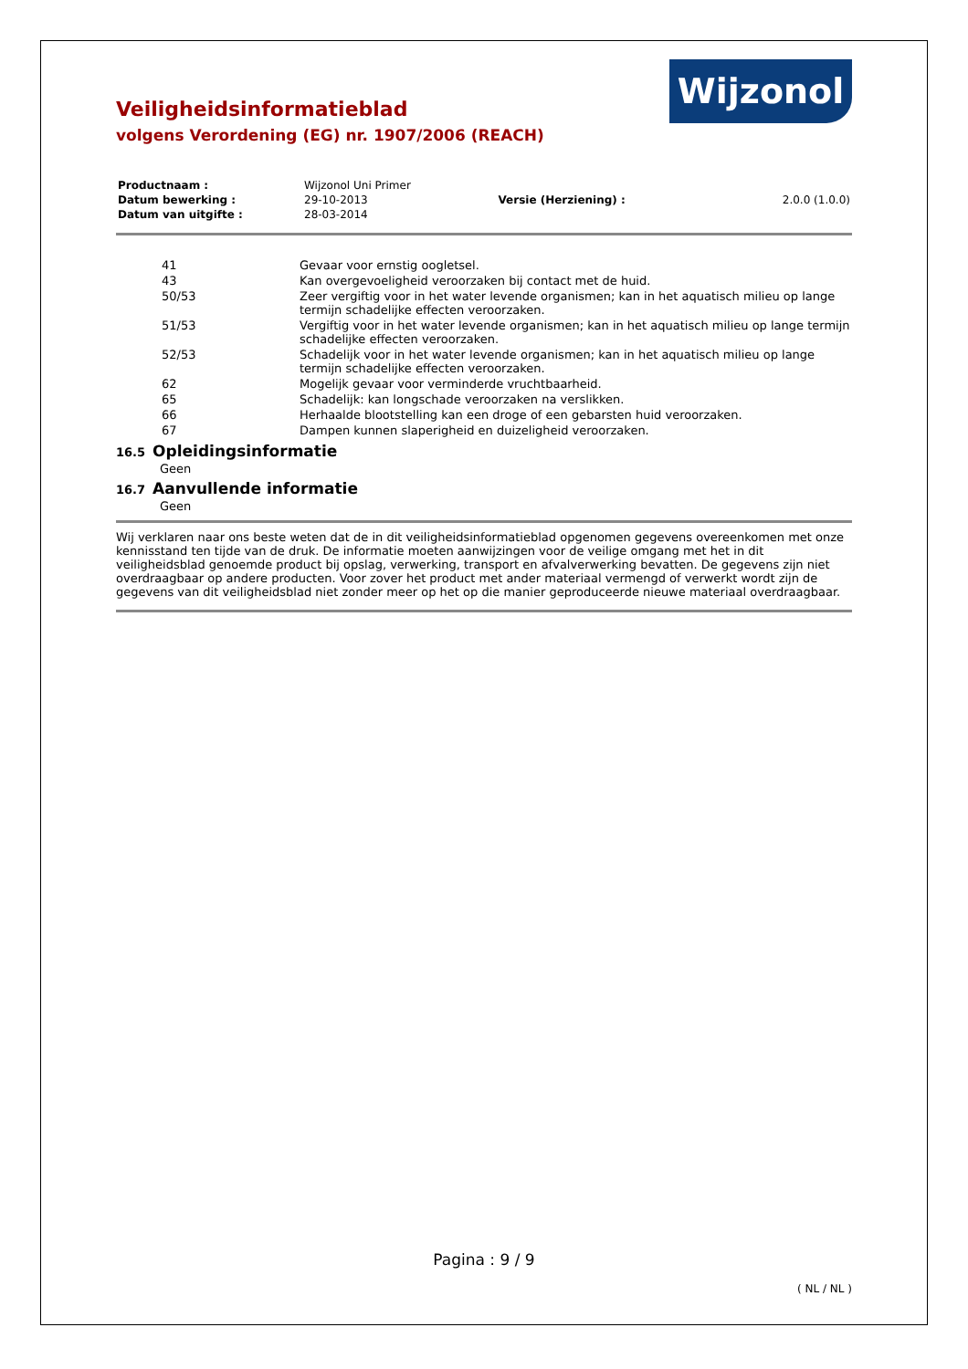Veiligheidsinformatieblad
volgens Verordening (EG) nr. 1907/2006 (REACH)
Wijzonol
| Productnaam : | Wijzonol Uni Primer | | |
| Datum bewerking : | 29-10-2013 | Versie (Herziening) : | 2.0.0 (1.0.0) |
| Datum van uitgifte : | 28-03-2014 | | |
| | 41 | Gevaar voor ernstig oogletsel. |
| | 43 | Kan overgevoeligheid veroorzaken bij contact met de huid. |
| | 50/53 | Zeer vergiftig voor in het water levende organismen; kan in het aquatisch milieu op lange termijn schadelijke effecten veroorzaken. |
| | 51/53 | Vergiftig voor in het water levende organismen; kan in het aquatisch milieu op lange termijn schadelijke effecten veroorzaken. |
| | 52/53 | Schadelijk voor in het water levende organismen; kan in het aquatisch milieu op lange termijn schadelijke effecten veroorzaken. |
| | 62 | Mogelijk gevaar voor verminderde vruchtbaarheid. |
| | 65 | Schadelijk: kan longschade veroorzaken na verslikken. |
| | 66 | Herhaalde blootstelling kan een droge of een gebarsten huid veroorzaken. |
| | 67 | Dampen kunnen slaperigheid en duizeligheid veroorzaken. |
16.5 Opleidingsinformatie
Geen
16.7 Aanvullende informatie
Geen
Wij verklaren naar ons beste weten dat de in dit veiligheidsinformatieblad opgenomen gegevens overeenkomen met onze kennisstand ten tijde van de druk. De informatie moeten aanwijzingen voor de veilige omgang met het in dit veiligheidsblad genoemde product bij opslag, verwerking, transport en afvalverwerking bevatten. De gegevens zijn niet overdraagbaar op andere producten. Voor zover het product met ander materiaal vermengd of verwerkt wordt zijn de gegevens van dit veiligheidsblad niet zonder meer op het op die manier geproduceerde nieuwe materiaal overdraagbaar.
Pagina : 9 / 9
( NL / NL )